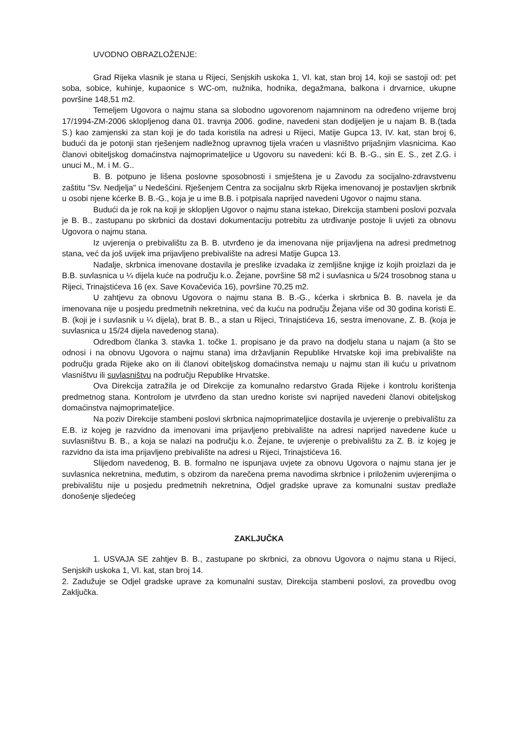UVODNO OBRAZLOŽENJE:
Grad Rijeka vlasnik je stana u Rijeci, Senjskih uskoka 1, VI. kat, stan broj 14, koji se sastoji od: pet soba, sobice, kuhinje, kupaonice s WC-om, nužnika, hodnika, degažmana, balkona i drvarnice, ukupne površine 148,51 m2.
Temeljem Ugovora o najmu stana sa slobodno ugovorenom najamninom na određeno vrijeme broj 17/1994-ZM-2006 sklopljenog dana 01. travnja 2006. godine, navedeni stan dodijeljen je u najam B. B.(tada S.) kao zamjenski za stan koji je do tada koristila na adresi u Rijeci, Matije Gupca 13, IV. kat, stan broj 6, budući da je potonji stan rješenjem nadležnog upravnog tijela vraćen u vlasništvo prijašnjim vlasnicima. Kao članovi obiteljskog domaćinstva najmoprimateljice u Ugovoru su navedeni: kći B. B.-G., sin E. S., zet Z.G. i unuci M., M. i M. G..
B. B. potpuno je lišena poslovne sposobnosti i smještena je u Zavodu za socijalno-zdravstvenu zaštitu "Sv. Nedjelja" u Nedešćini. Rješenjem Centra za socijalnu skrb Rijeka imenovanoj je postavljen skrbnik u osobi njene kćerke B. B.-G., koja je u ime B.B. i potpisala naprijed navedeni Ugovor o najmu stana.
Budući da je rok na koji je sklopljen Ugovor o najmu stana istekao, Direkcija stambeni poslovi pozvala je B. B., zastupanu po skrbnici da dostavi dokumentaciju potrebitu za utrđivanje postoje li uvjeti za obnovu Ugovora o najmu stana.
Iz uvjerenja o prebivalištu za B. B. utvrđeno je da imenovana nije prijavljena na adresi predmetnog stana, već da još uvijek ima prijavljeno prebivalište na adresi Matije Gupca 13.
Nadalje, skrbnica imenovane dostavila je preslike izvadaka iz zemljišne knjige iz kojih proizlazi da je B.B. suvlasnica u ¼ dijela kuće na području k.o. Žejane, površine 58 m2 i suvlasnica u 5/24 trosobnog stana u Rijeci, Trinajstićeva 16 (ex. Save Kovačevića 16), površine 70,25 m2.
U zahtjevu za obnovu Ugovora o najmu stana B. B.-G., kćerka i skrbnica B. B. navela je da imenovana nije u posjedu predmetnih nekretnina, već da kuću na području Žejana više od 30 godina koristi E. B. (koji je i suvlasnik u ¼ dijela), brat B. B., a stan u Rijeci, Trinajstićeva 16, sestra imenovane, Z. B. (koja je suvlasnica u 15/24 dijela navedenog stana).
Odredbom članka 3. stavka 1. točke 1. propisano je da pravo na dodjelu stana u najam (a što se odnosi i na obnovu Ugovora o najmu stana) ima državljanin Republike Hrvatske koji ima prebivalište na području grada Rijeke ako on ili članovi obiteljskog domaćinstva nemaju u najmu stan ili kuću u privatnom vlasništvu ili suvlasništvu na području Republike Hrvatske.
Ova Direkcija zatražila je od Direkcije za komunalno redarstvo Grada Rijeke i kontrolu korištenja predmetnog stana. Kontrolom je utvrđeno da stan uredno koriste svi naprijed navedeni članovi obiteljskog domaćinstva najmoprimateljice.
Na poziv Direkcije stambeni poslovi skrbnica najmoprimateljice dostavila je uvjerenje o prebivalištu za E.B. iz kojeg je razvidno da imenovani ima prijavljeno prebivalište na adresi naprijed navedene kuće u suvlasništvu B. B., a koja se nalazi na području k.o. Žejane, te uvjerenje o prebivalištu za Z. B. iz kojeg je razvidno da ista ima prijavljeno prebivalište na adresi u Rijeci, Trinajstićeva 16.
Slijedom navedenog, B. B. formalno ne ispunjava uvjete za obnovu Ugovora o najmu stana jer je suvlasnica nekretnina, međutim, s obzirom da narečena prema navodima skrbnice i priloženim uvjerenjima o prebivalištu nije u posjedu predmetnih nekretnina, Odjel gradske uprave za komunalni sustav predlaže donošenje sljedećeg
ZAKLJUČKA
1. USVAJA SE zahtjev B. B., zastupane po skrbnici, za obnovu Ugovora o najmu stana u Rijeci, Senjskih uskoka 1, VI. kat, stan broj 14.
2. Zadužuje se Odjel gradske uprave za komunalni sustav, Direkcija stambeni poslovi, za provedbu ovog Zaključka.